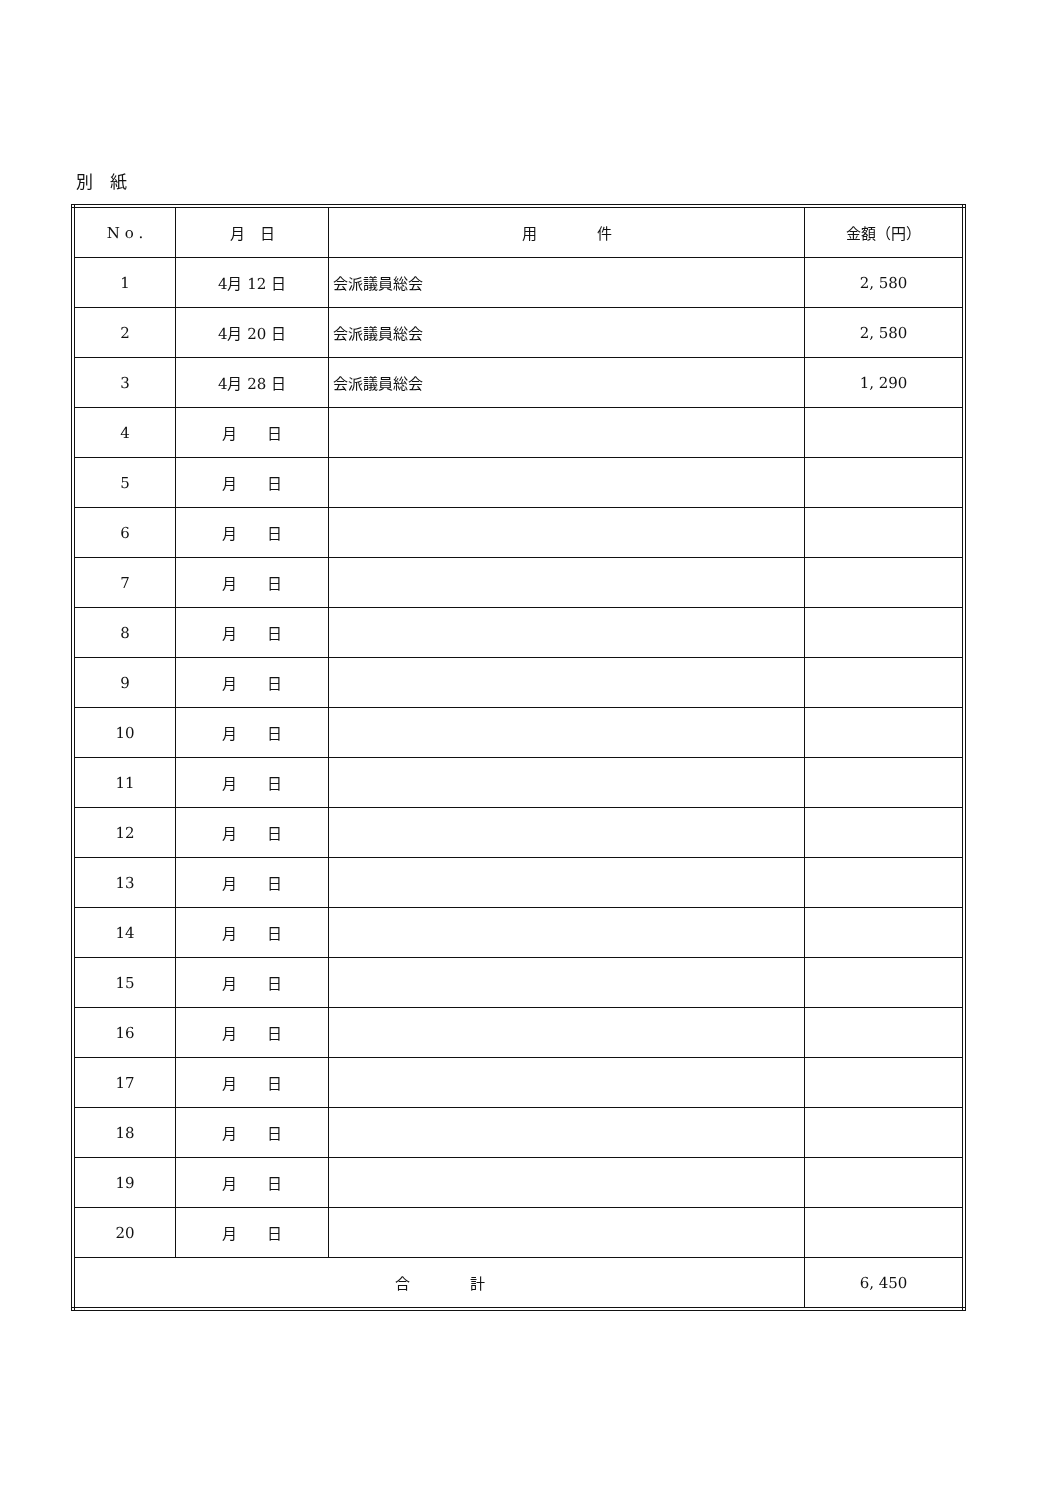別　紙
| N o . | 月 日 | 用 件 | 金額（円） |
| --- | --- | --- | --- |
| 1 | 4月 12 日 | 会派議員総会 | 2, 580 |
| 2 | 4月 20 日 | 会派議員総会 | 2, 580 |
| 3 | 4月 28 日 | 会派議員総会 | 1, 290 |
| 4 | 月 日 | | |
| 5 | 月 日 | | |
| 6 | 月 日 | | |
| 7 | 月 日 | | |
| 8 | 月 日 | | |
| 9 | 月 日 | | |
| 10 | 月 日 | | |
| 11 | 月 日 | | |
| 12 | 月 日 | | |
| 13 | 月 日 | | |
| 14 | 月 日 | | |
| 15 | 月 日 | | |
| 16 | 月 日 | | |
| 17 | 月 日 | | |
| 18 | 月 日 | | |
| 19 | 月 日 | | |
| 20 | 月 日 | | |
| 合 計 | | | 6, 450 |